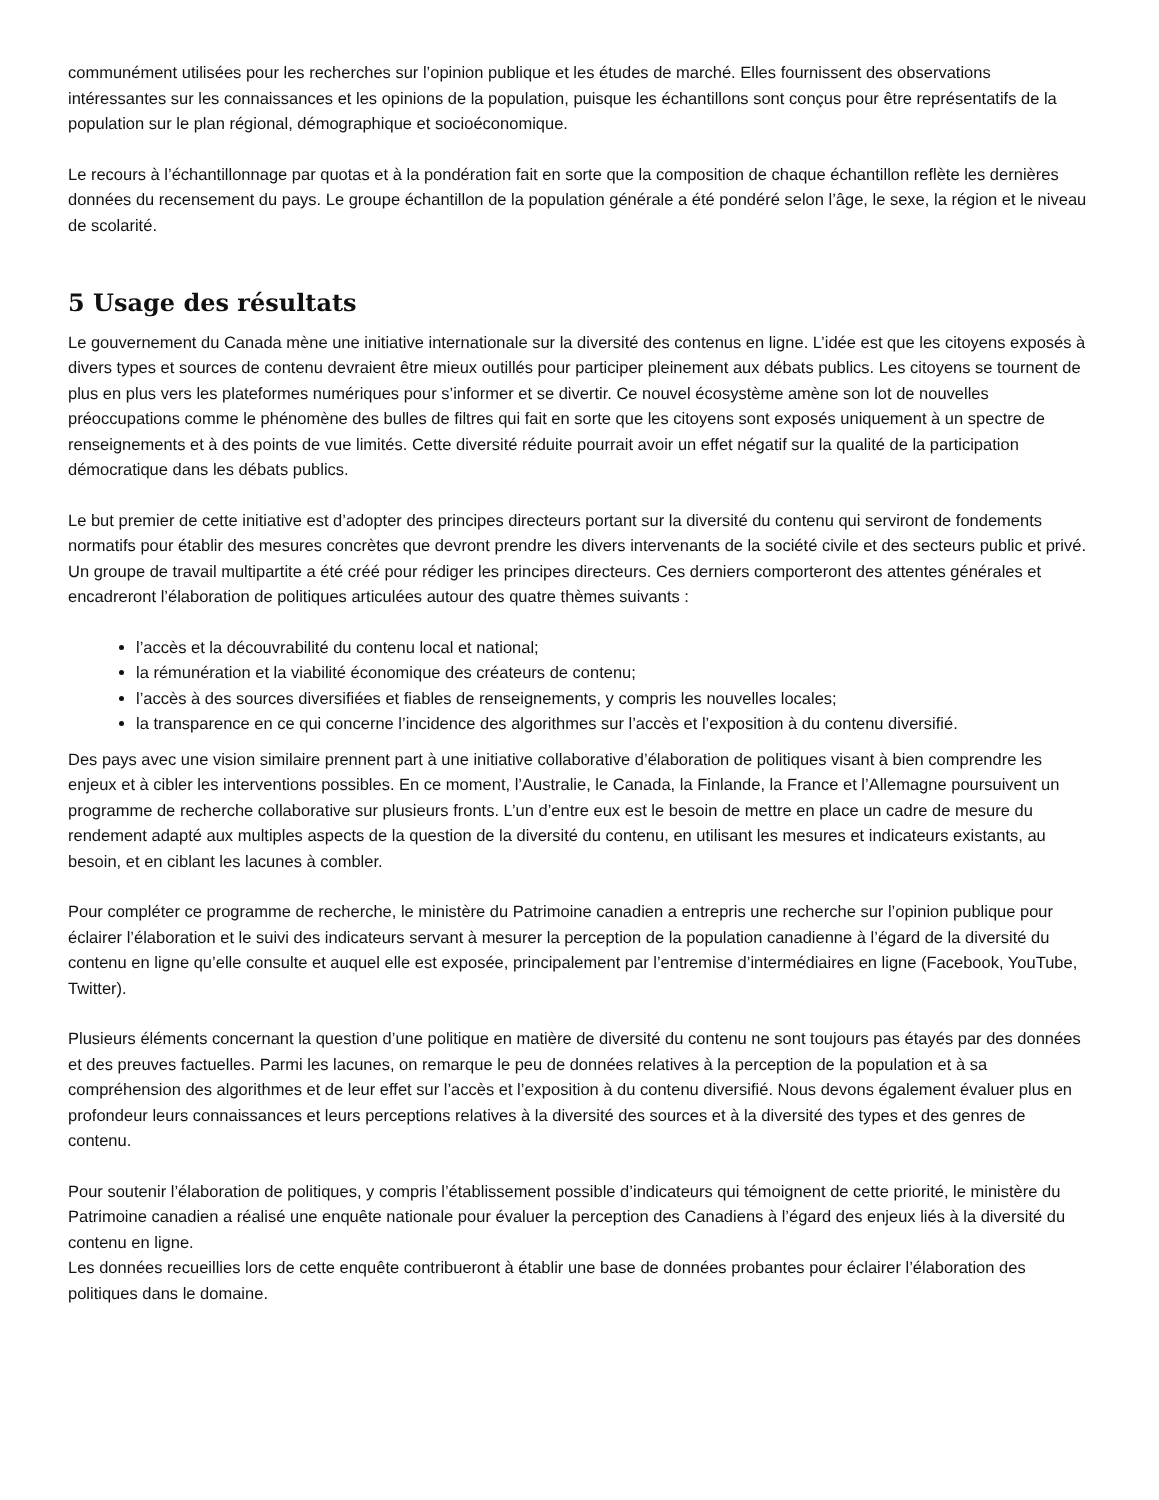communément utilisées pour les recherches sur l’opinion publique et les études de marché. Elles fournissent des observations intéressantes sur les connaissances et les opinions de la population, puisque les échantillons sont conçus pour être représentatifs de la population sur le plan régional, démographique et socioéconomique.
Le recours à l’échantillonnage par quotas et à la pondération fait en sorte que la composition de chaque échantillon reflète les dernières données du recensement du pays. Le groupe échantillon de la population générale a été pondéré selon l’âge, le sexe, la région et le niveau de scolarité.
5 Usage des résultats
Le gouvernement du Canada mène une initiative internationale sur la diversité des contenus en ligne. L’idée est que les citoyens exposés à divers types et sources de contenu devraient être mieux outillés pour participer pleinement aux débats publics. Les citoyens se tournent de plus en plus vers les plateformes numériques pour s’informer et se divertir. Ce nouvel écosystème amène son lot de nouvelles préoccupations comme le phénomène des bulles de filtres qui fait en sorte que les citoyens sont exposés uniquement à un spectre de renseignements et à des points de vue limités. Cette diversité réduite pourrait avoir un effet négatif sur la qualité de la participation démocratique dans les débats publics.
Le but premier de cette initiative est d’adopter des principes directeurs portant sur la diversité du contenu qui serviront de fondements normatifs pour établir des mesures concrètes que devront prendre les divers intervenants de la société civile et des secteurs public et privé. Un groupe de travail multipartite a été créé pour rédiger les principes directeurs. Ces derniers comporteront des attentes générales et encadreront l’élaboration de politiques articulées autour des quatre thèmes suivants :
l’accès et la découvrabilité du contenu local et national;
la rémunération et la viabilité économique des créateurs de contenu;
l’accès à des sources diversifiées et fiables de renseignements, y compris les nouvelles locales;
la transparence en ce qui concerne l’incidence des algorithmes sur l’accès et l’exposition à du contenu diversifié.
Des pays avec une vision similaire prennent part à une initiative collaborative d’élaboration de politiques visant à bien comprendre les enjeux et à cibler les interventions possibles. En ce moment, l’Australie, le Canada, la Finlande, la France et l’Allemagne poursuivent un programme de recherche collaborative sur plusieurs fronts. L’un d’entre eux est le besoin de mettre en place un cadre de mesure du rendement adapté aux multiples aspects de la question de la diversité du contenu, en utilisant les mesures et indicateurs existants, au besoin, et en ciblant les lacunes à combler.
Pour compléter ce programme de recherche, le ministère du Patrimoine canadien a entrepris une recherche sur l’opinion publique pour éclairer l’élaboration et le suivi des indicateurs servant à mesurer la perception de la population canadienne à l’égard de la diversité du contenu en ligne qu’elle consulte et auquel elle est exposée, principalement par l’entremise d’intermédiaires en ligne (Facebook, YouTube, Twitter).
Plusieurs éléments concernant la question d’une politique en matière de diversité du contenu ne sont toujours pas étayés par des données et des preuves factuelles. Parmi les lacunes, on remarque le peu de données relatives à la perception de la population et à sa compréhension des algorithmes et de leur effet sur l’accès et l’exposition à du contenu diversifié. Nous devons également évaluer plus en profondeur leurs connaissances et leurs perceptions relatives à la diversité des sources et à la diversité des types et des genres de contenu.
Pour soutenir l’élaboration de politiques, y compris l’établissement possible d’indicateurs qui témoignent de cette priorité, le ministère du Patrimoine canadien a réalisé une enquête nationale pour évaluer la perception des Canadiens à l’égard des enjeux liés à la diversité du contenu en ligne.
Les données recueillies lors de cette enquête contribueront à établir une base de données probantes pour éclairer l’élaboration des politiques dans le domaine.